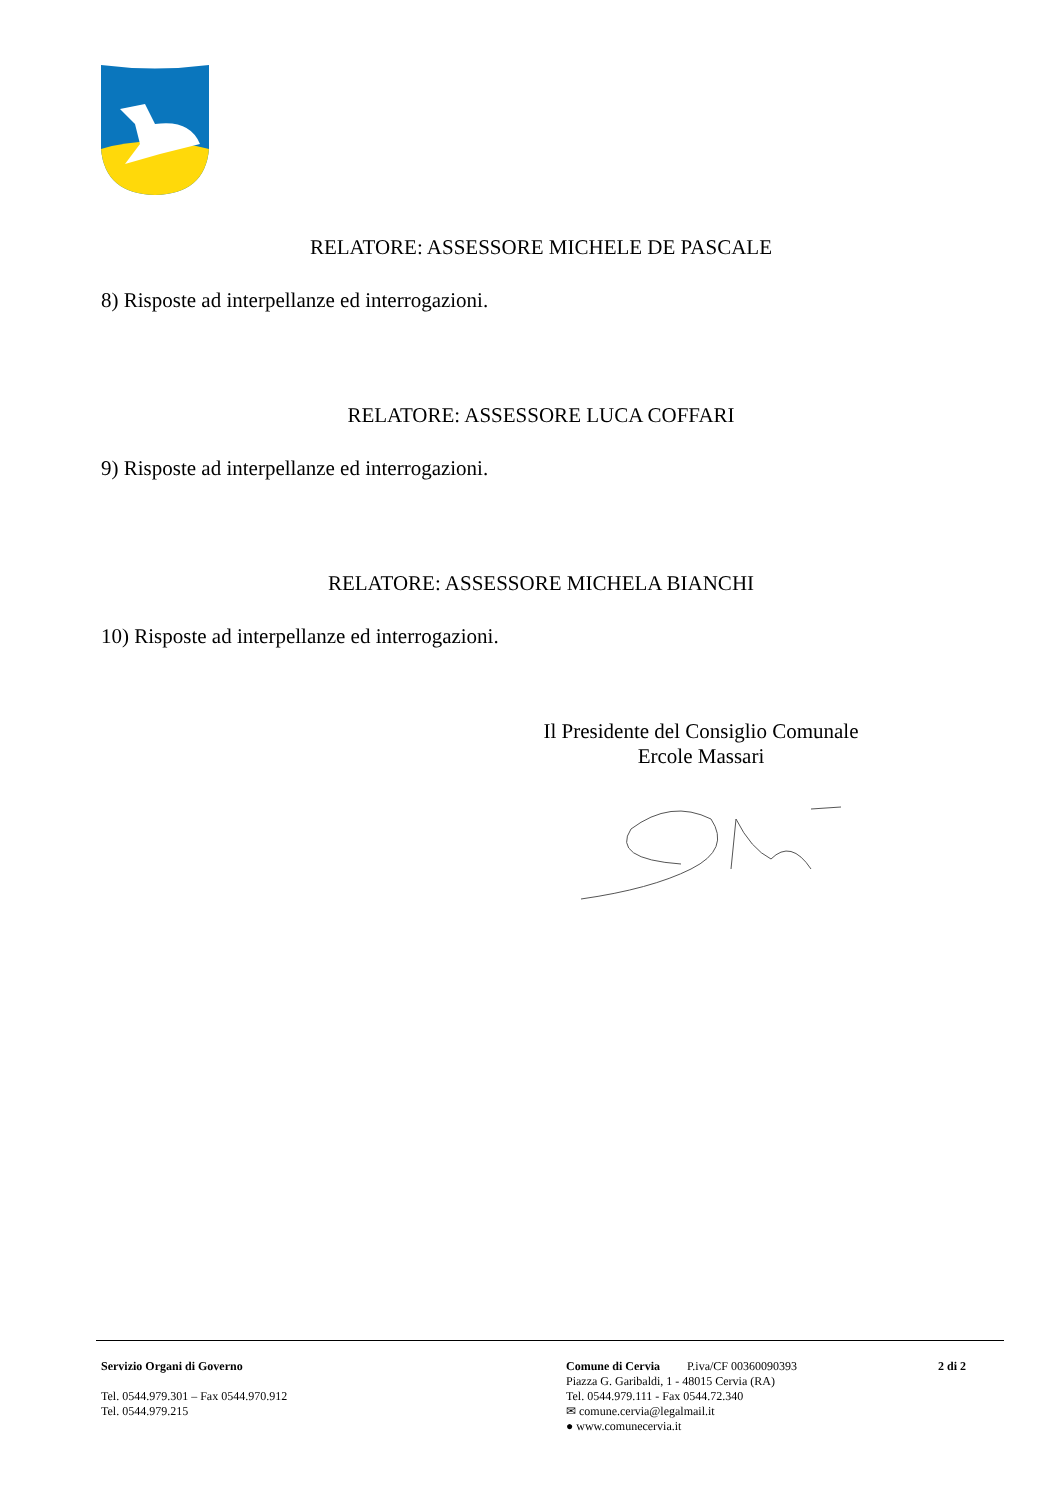RELATORE: ASSESSORE MICHELE DE PASCALE
8) Risposte ad interpellanze ed interrogazioni.
RELATORE: ASSESSORE LUCA COFFARI
9) Risposte ad interpellanze ed interrogazioni.
RELATORE: ASSESSORE MICHELA BIANCHI
10) Risposte ad interpellanze ed interrogazioni.
Il Presidente del Consiglio Comunale
Ercole Massari
Servizio Organi di Governo
Tel. 0544.979.301 – Fax 0544.970.912
Tel. 0544.979.215
Comune di Cervia P.iva/CF 00360090393 2 di 2
Piazza G. Garibaldi, 1 - 48015 Cervia (RA)
Tel. 0544.979.111 - Fax 0544.72.340
✉ comune.cervia@legalmail.it
● www.comunecervia.it